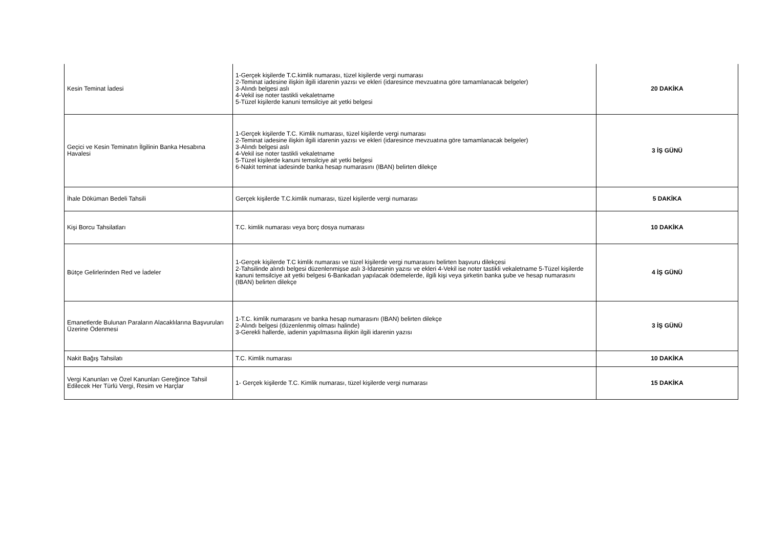| Kesin Teminat İadesi | 1-Gerçek kişilerde T.C.kimlik numarası, tüzel kişilerde vergi numarası 2-Teminat iadesine ilişkin ilgili idarenin yazısı ve ekleri (idaresince mevzuatına göre tamamlanacak belgeler) 3-Alındı belgesi aslı 4-Vekil ise noter tastikli vekaletname 5-Tüzel kişilerde kanuni temsilciye ait yetki belgesi | 20 DAKİKA |
| Geçici ve Kesin Teminatın İlgilinin Banka Hesabına Havalesi | 1-Gerçek kişilerde T.C. Kimlik numarası, tüzel kişilerde vergi numarası 2-Teminat iadesine ilişkin ilgili idarenin yazısı ve ekleri (idaresince mevzuatına göre tamamlanacak belgeler) 3-Alındı belgesi aslı 4-Vekil ise noter tastikli vekaletname 5-Tüzel kişilerde kanuni temsilciye ait yetki belgesi 6-Nakit teminat iadesinde banka hesap numarasını (IBAN) belirten dilekçe | 3 İŞ GÜNÜ |
| İhale Döküman Bedeli Tahsili | Gerçek kişilerde T.C.kimlik numarası, tüzel kişilerde vergi numarası | 5 DAKİKA |
| Kişi Borcu Tahsilatları | T.C. kimlik numarası veya borç dosya numarası | 10 DAKİKA |
| Bütçe Gelirlerinden Red ve İadeler | 1-Gerçek kişilerde T.C kimlik numarası ve tüzel kişilerde vergi numarasını belirten başvuru dilekçesi 2-Tahsilinde alındı belgesi düzenlenmişse aslı 3-İdaresinin yazısı ve ekleri 4-Vekil ise noter tastikli vekaletname 5-Tüzel kişilerde kanuni temsilciye ait yetki belgesi 6-Bankadan yapılacak ödemelerde, ilgili kişi veya şirketin banka şube ve hesap numarasını (IBAN) belirten dilekçe | 4 İŞ GÜNÜ |
| Emanetlerde Bulunan Paraların Alacaklılarına Başvuruları Üzerine Ödenmesi | 1-T.C. kimlik numarasını ve banka hesap numarasını (IBAN) belirten dilekçe 2-Alındı belgesi (düzenlenmiş olması halinde) 3-Gerekli hallerde, iadenin yapılmasına ilişkin ilgili idarenin yazısı | 3 İŞ GÜNÜ |
| Nakit Bağış Tahsilatı | T.C. Kimlik numarası | 10 DAKİKA |
| Vergi Kanunları ve Özel Kanunları Gereğince Tahsil Edilecek Her Türlü Vergi, Resim ve Harçlar | 1- Gerçek kişilerde T.C. Kimlik numarası, tüzel kişilerde vergi numarası | 15 DAKİKA |